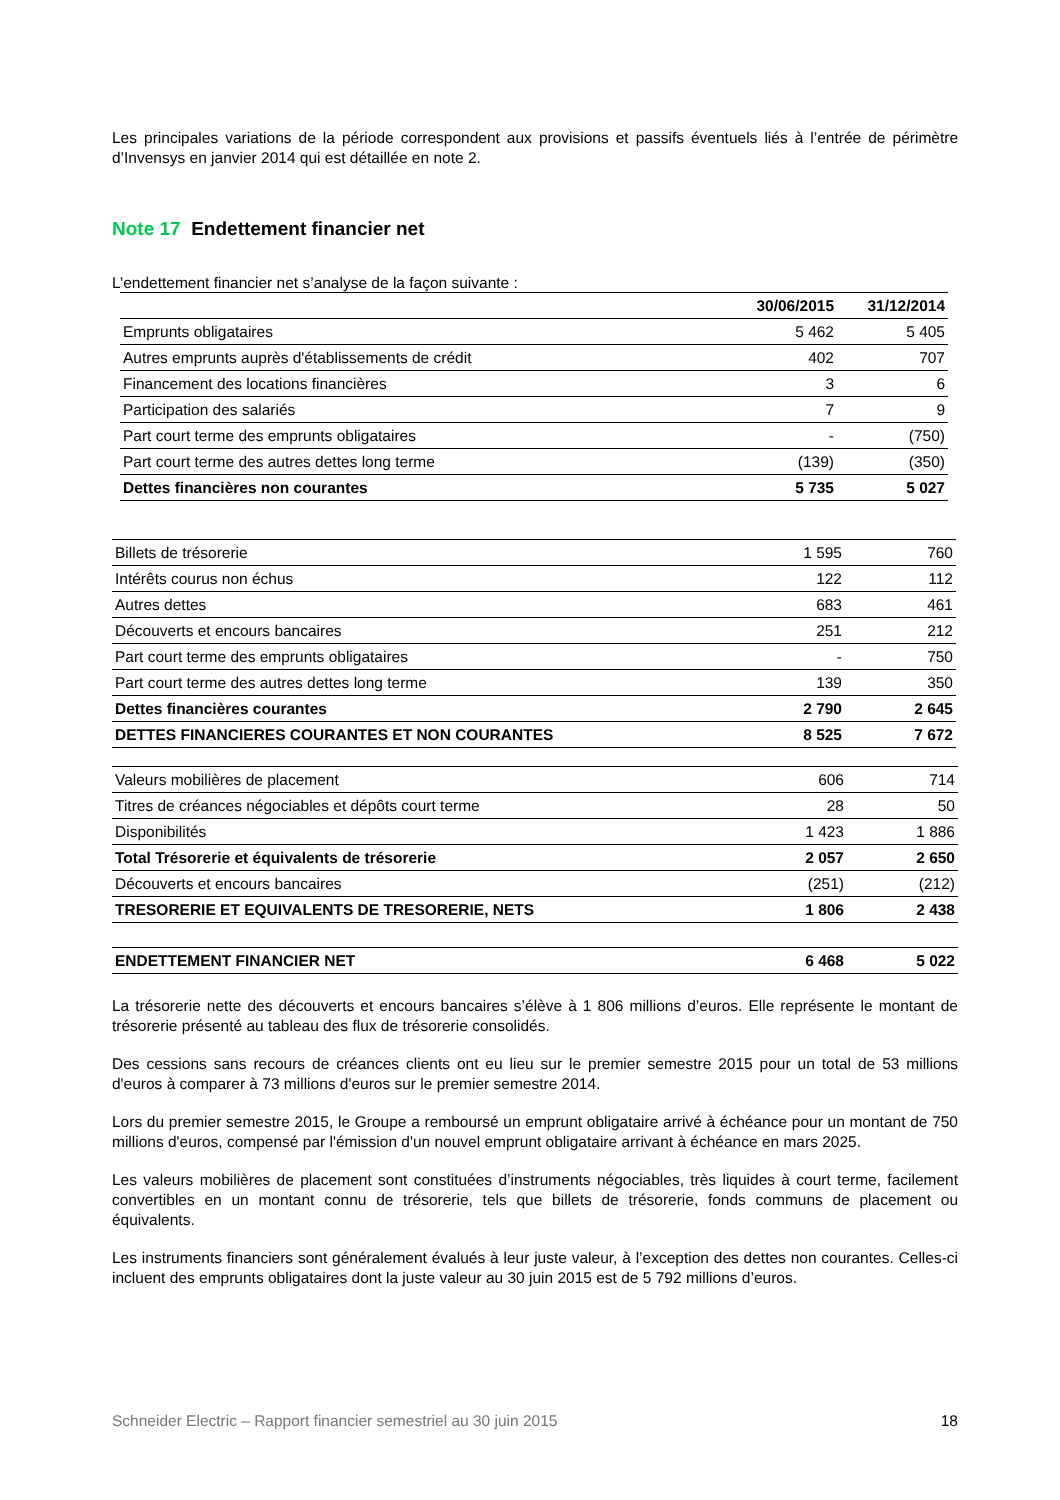Les principales variations de la période correspondent aux provisions et passifs éventuels liés à l’entrée de périmètre d’Invensys en janvier 2014 qui est détaillée en note 2.
Note 17 Endettement financier net
L’endettement financier net s’analyse de la façon suivante :
| | 30/06/2015 | 31/12/2014 |
| --- | --- | --- |
| Emprunts obligataires | 5 462 | 5 405 |
| Autres emprunts auprès d'établissements de crédit | 402 | 707 |
| Financement des locations financières | 3 | 6 |
| Participation des salariés | 7 | 9 |
| Part court terme des emprunts obligataires | - | (750) |
| Part court terme des autres dettes long terme | (139) | (350) |
| Dettes financières non courantes | 5 735 | 5 027 |
| Billets de trésorerie | 1 595 | 760 |
| Intérêts courus non échus | 122 | 112 |
| Autres dettes | 683 | 461 |
| Découverts et encours bancaires | 251 | 212 |
| Part court terme des emprunts obligataires | - | 750 |
| Part court terme des autres dettes long terme | 139 | 350 |
| Dettes financières courantes | 2 790 | 2 645 |
| DETTES FINANCIERES COURANTES ET NON COURANTES | 8 525 | 7 672 |
| Valeurs mobilières de placement | 606 | 714 |
| Titres de créances négociables et dépôts court terme | 28 | 50 |
| Disponibilités | 1 423 | 1 886 |
| Total Trésorerie et équivalents de trésorerie | 2 057 | 2 650 |
| Découverts et encours bancaires | (251) | (212) |
| TRESORERIE ET EQUIVALENTS DE TRESORERIE, NETS | 1 806 | 2 438 |
| ENDETTEMENT FINANCIER NET | 6 468 | 5 022 |
La trésorerie nette des découverts et encours bancaires s’élève à 1 806 millions d’euros. Elle représente le montant de trésorerie présenté au tableau des flux de trésorerie consolidés.
Des cessions sans recours de créances clients ont eu lieu sur le premier semestre 2015 pour un total de 53 millions d'euros à comparer à 73 millions d'euros sur le premier semestre 2014.
Lors du premier semestre 2015, le Groupe a remboursé un emprunt obligataire arrivé à échéance pour un montant de 750 millions d'euros, compensé par l'émission d'un nouvel emprunt obligataire arrivant à échéance en mars 2025.
Les valeurs mobilières de placement sont constituées d’instruments négociables, très liquides à court terme, facilement convertibles en un montant connu de trésorerie, tels que billets de trésorerie, fonds communs de placement ou équivalents.
Les instruments financiers sont généralement évalués à leur juste valeur, à l’exception des dettes non courantes. Celles-ci incluent des emprunts obligataires dont la juste valeur au 30 juin 2015 est de 5 792 millions d’euros.
Schneider Electric – Rapport financier semestriel au 30 juin 2015 18